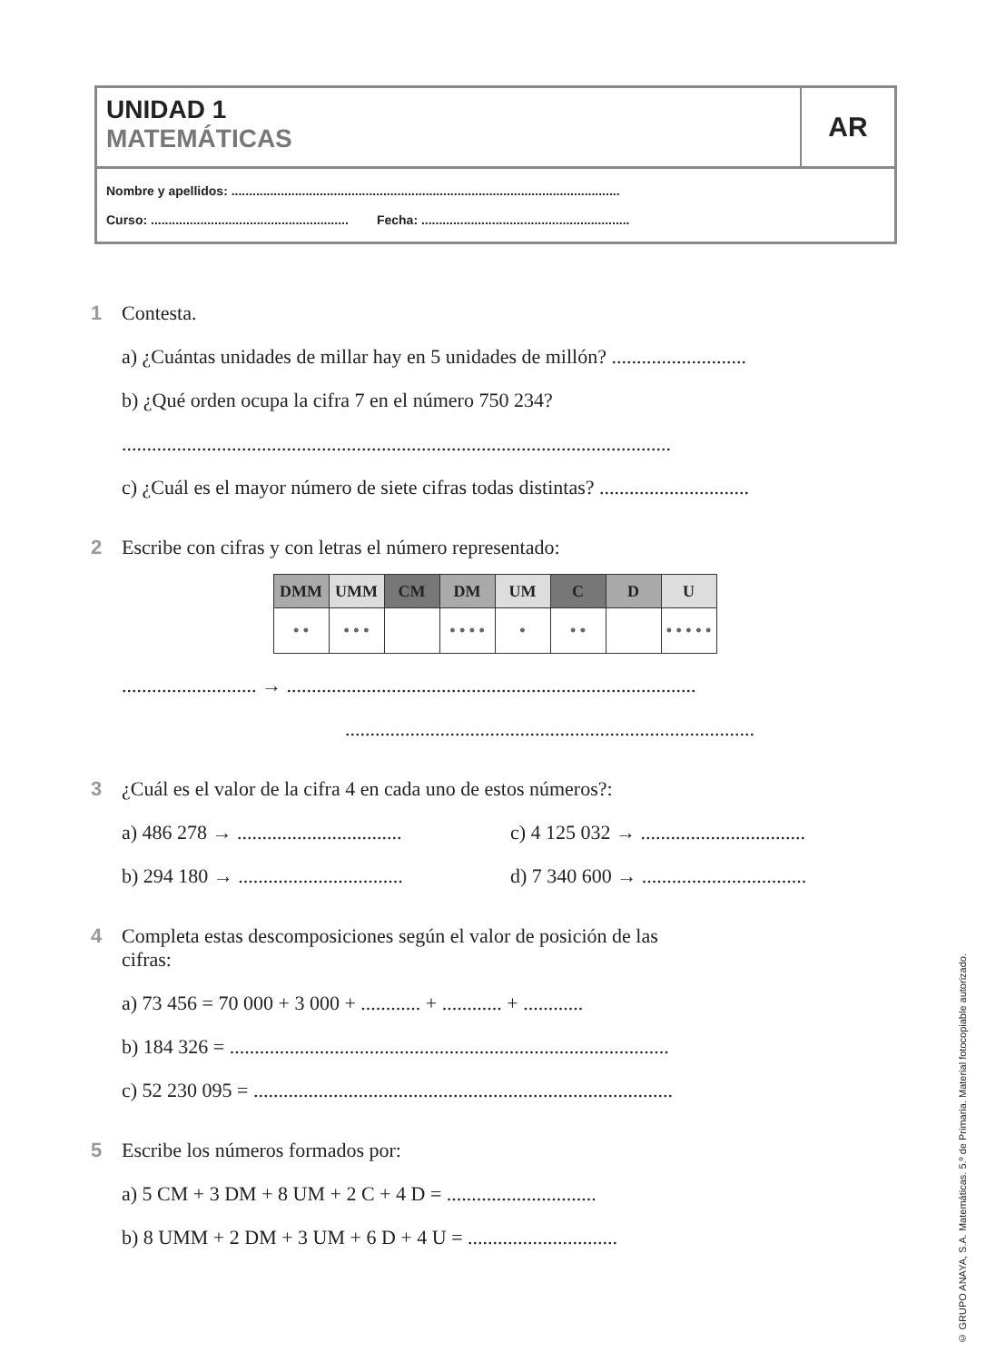UNIDAD 1
MATEMÁTICAS
AR
Nombre y apellidos: ..............................................................................................................
Curso: ........................................................ Fecha: ...........................................................
1 Contesta.
a) ¿Cuántas unidades de millar hay en 5 unidades de millón? ...........................
b) ¿Qué orden ocupa la cifra 7 en el número 750 234?
..............................................................................................................
c) ¿Cuál es el mayor número de siete cifras todas distintas? ..............................
2 Escribe con cifras y con letras el número representado:
| DMM | UMM | CM | DM | UM | C | D | U |
| --- | --- | --- | --- | --- | --- | --- | --- |
| • • | • • • | | • • • • | • | • • | | • • • • • |
........................... → ..................................................................................
..................................................................................
3 ¿Cuál es el valor de la cifra 4 en cada uno de estos números?:
a) 486 278 → .................................
c) 4 125 032 → .................................
b) 294 180 → .................................
d) 7 340 600 → .................................
4 Completa estas descomposiciones según el valor de posición de las
cifras:
a) 73 456 = 70 000 + 3 000 + ............ + ............ + ............
b) 184 326 = ........................................................................................
c) 52 230 095 = ....................................................................................
5 Escribe los números formados por:
a) 5 CM + 3 DM + 8 UM + 2 C + 4 D = ..............................
b) 8 UMM + 2 DM + 3 UM + 6 D + 4 U = ..............................
© GRUPO ANAYA, S.A. Matemáticas. 5.º de Primaria. Material fotocopiable autorizado.